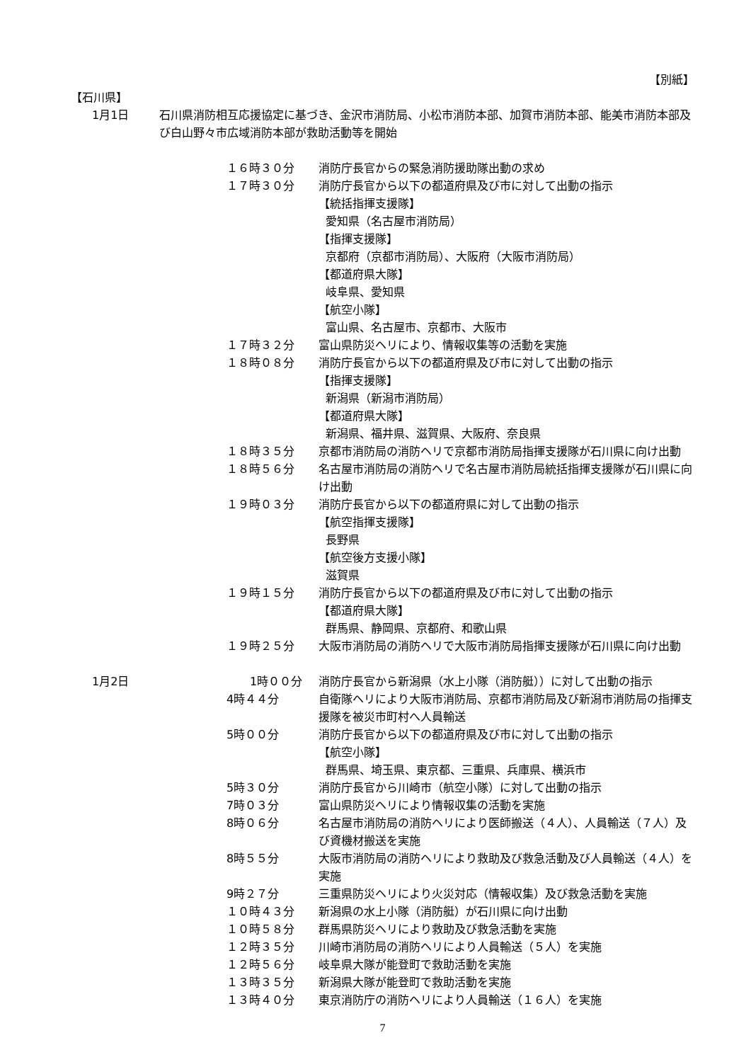【別紙】
【石川県】
1月1日 石川県消防相互応援協定に基づき、金沢市消防局、小松市消防本部、加賀市消防本部、能美市消防本部及び白山野々市広域消防本部が救助活動等を開始
１６時３０分 消防庁長官からの緊急消防援助隊出動の求め
１７時３０分 消防庁長官から以下の都道府県及び市に対して出動の指示
【統括指揮支援隊】
愛知県（名古屋市消防局）
【指揮支援隊】
京都府（京都市消防局）、大阪府（大阪市消防局）
【都道府県大隊】
岐阜県、愛知県
【航空小隊】
富山県、名古屋市、京都市、大阪市
１７時３２分 富山県防災ヘリにより、情報収集等の活動を実施
１８時０８分 消防庁長官から以下の都道府県及び市に対して出動の指示
【指揮支援隊】
新潟県（新潟市消防局）
【都道府県大隊】
新潟県、福井県、滋賀県、大阪府、奈良県
１８時３５分 京都市消防局の消防ヘリで京都市消防局指揮支援隊が石川県に向け出動
１８時５６分 名古屋市消防局の消防ヘリで名古屋市消防局統括指揮支援隊が石川県に向け出動
１９時０３分 消防庁長官から以下の都道府県に対して出動の指示
【航空指揮支援隊】
長野県
【航空後方支援小隊】
滋賀県
１９時１５分 消防庁長官から以下の都道府県及び市に対して出動の指示
【都道府県大隊】
群馬県、静岡県、京都府、和歌山県
１９時２５分 大阪市消防局の消防ヘリで大阪市消防局指揮支援隊が石川県に向け出動
1月2日 1時００分 消防庁長官から新潟県（水上小隊（消防艇））に対して出動の指示
4時４４分 自衛隊ヘリにより大阪市消防局、京都市消防局及び新潟市消防局の指揮支援隊を被災市町村へ人員輸送
5時００分 消防庁長官から以下の都道府県及び市に対して出動の指示
【航空小隊】
群馬県、埼玉県、東京都、三重県、兵庫県、横浜市
5時３０分 消防庁長官から川崎市（航空小隊）に対して出動の指示
7時０３分 富山県防災ヘリにより情報収集の活動を実施
8時０６分 名古屋市消防局の消防ヘリにより医師搬送（４人）、人員輸送（７人）及び資機材搬送を実施
8時５５分 大阪市消防局の消防ヘリにより救助及び救急活動及び人員輸送（４人）を実施
9時２７分 三重県防災ヘリにより火災対応（情報収集）及び救急活動を実施
１０時４３分 新潟県の水上小隊（消防艇）が石川県に向け出動
１０時５８分 群馬県防災ヘリにより救助及び救急活動を実施
１２時３５分 川崎市消防局の消防ヘリにより人員輸送（５人）を実施
１２時５６分 岐阜県大隊が能登町で救助活動を実施
１３時３５分 新潟県大隊が能登町で救助活動を実施
１３時４０分 東京消防庁の消防ヘリにより人員輸送（１６人）を実施
7